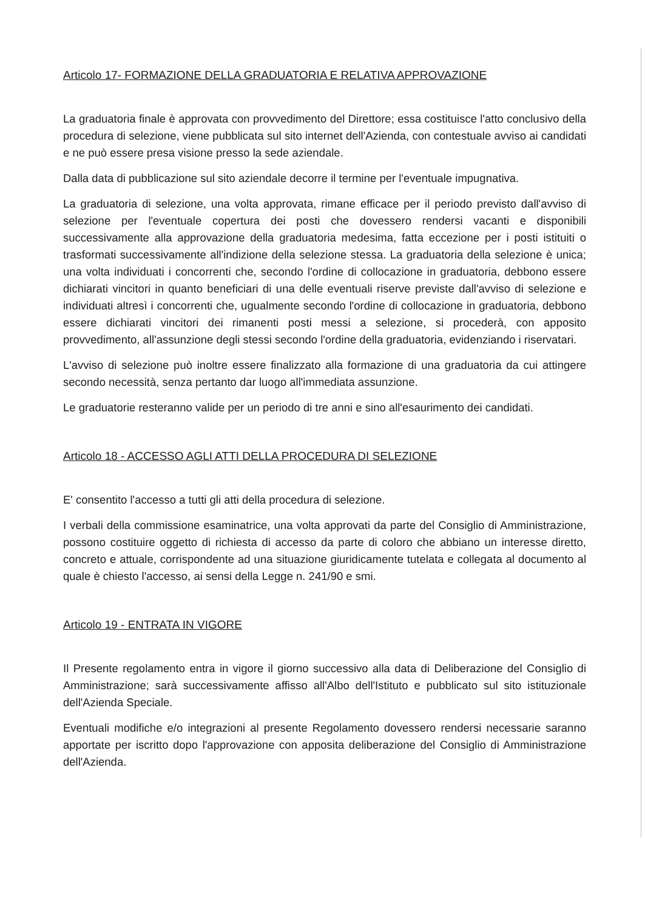Articolo 17- FORMAZIONE DELLA GRADUATORIA E RELATIVA APPROVAZIONE
La graduatoria finale è approvata con provvedimento del Direttore; essa costituisce l'atto conclusivo della procedura di selezione, viene pubblicata sul sito internet dell'Azienda, con contestuale avviso ai candidati e ne può essere presa visione presso la sede aziendale.
Dalla data di pubblicazione sul sito aziendale decorre il termine per l'eventuale impugnativa.
La graduatoria di selezione, una volta approvata, rimane efficace per il periodo previsto dall'avviso di selezione per l'eventuale copertura dei posti che dovessero rendersi vacanti e disponibili successivamente alla approvazione della graduatoria medesima, fatta eccezione per i posti istituiti o trasformati successivamente all'indizione della selezione stessa. La graduatoria della selezione è unica; una volta individuati i concorrenti che, secondo l'ordine di collocazione in graduatoria, debbono essere dichiarati vincitori in quanto beneficiari di una delle eventuali riserve previste dall'avviso di selezione e individuati altresì i concorrenti che, ugualmente secondo l'ordine di collocazione in graduatoria, debbono essere dichiarati vincitori dei rimanenti posti messi a selezione, si procederà, con apposito provvedimento, all'assunzione degli stessi secondo l'ordine della graduatoria, evidenziando i riservatari.
L'avviso di selezione può inoltre essere finalizzato alla formazione di una graduatoria da cui attingere secondo necessità, senza pertanto dar luogo all'immediata assunzione.
Le graduatorie resteranno valide per un periodo di tre anni e sino all'esaurimento dei candidati.
Articolo 18 - ACCESSO AGLI ATTI DELLA PROCEDURA DI SELEZIONE
E' consentito l'accesso a tutti gli atti della procedura di selezione.
I verbali della commissione esaminatrice, una volta approvati da parte del Consiglio di Amministrazione, possono costituire oggetto di richiesta di accesso da parte di coloro che abbiano un interesse diretto, concreto e attuale, corrispondente ad una situazione giuridicamente tutelata e collegata al documento al quale è chiesto l'accesso, ai sensi della Legge n. 241/90 e smi.
Articolo 19 - ENTRATA IN VIGORE
Il Presente regolamento entra in vigore il giorno successivo alla data di Deliberazione del Consiglio di Amministrazione; sarà successivamente affisso all'Albo dell'Istituto e pubblicato sul sito istituzionale dell'Azienda Speciale.
Eventuali modifiche e/o integrazioni al presente Regolamento dovessero rendersi necessarie saranno apportate per iscritto dopo l'approvazione con apposita deliberazione del Consiglio di Amministrazione dell'Azienda.